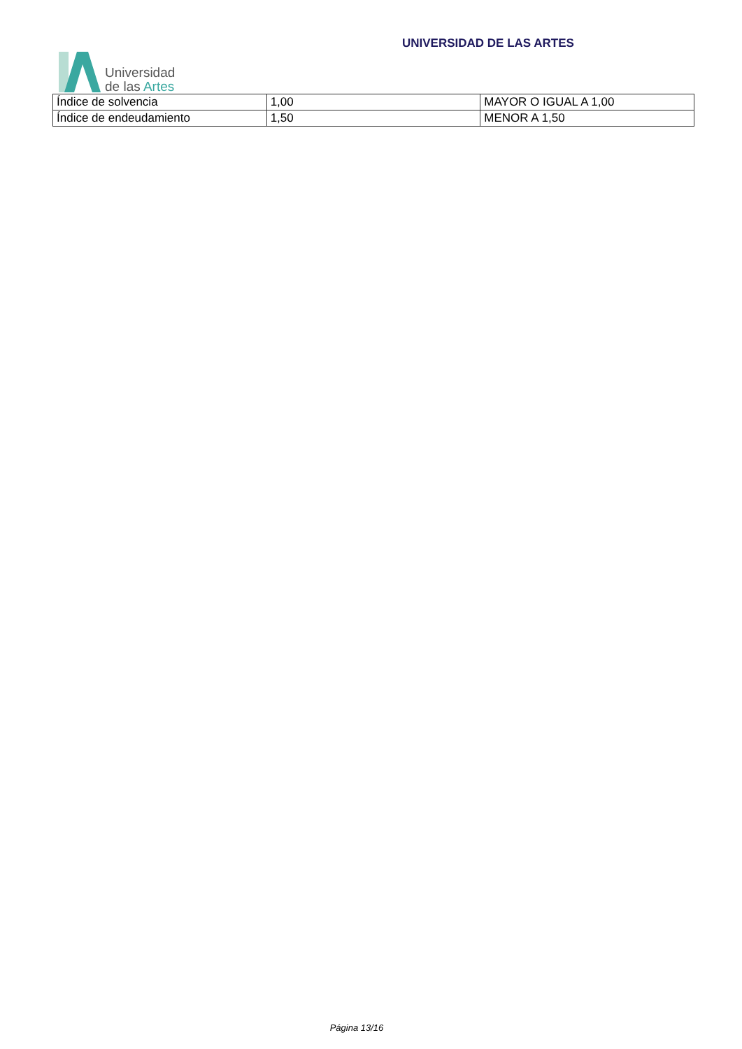Universidad
de las Artes
UNIVERSIDAD DE LAS ARTES
| Índice de solvencia | 1,00 | MAYOR O IGUAL A 1,00 |
| Índice de endeudamiento | 1,50 | MENOR A 1,50 |
Página 13/16